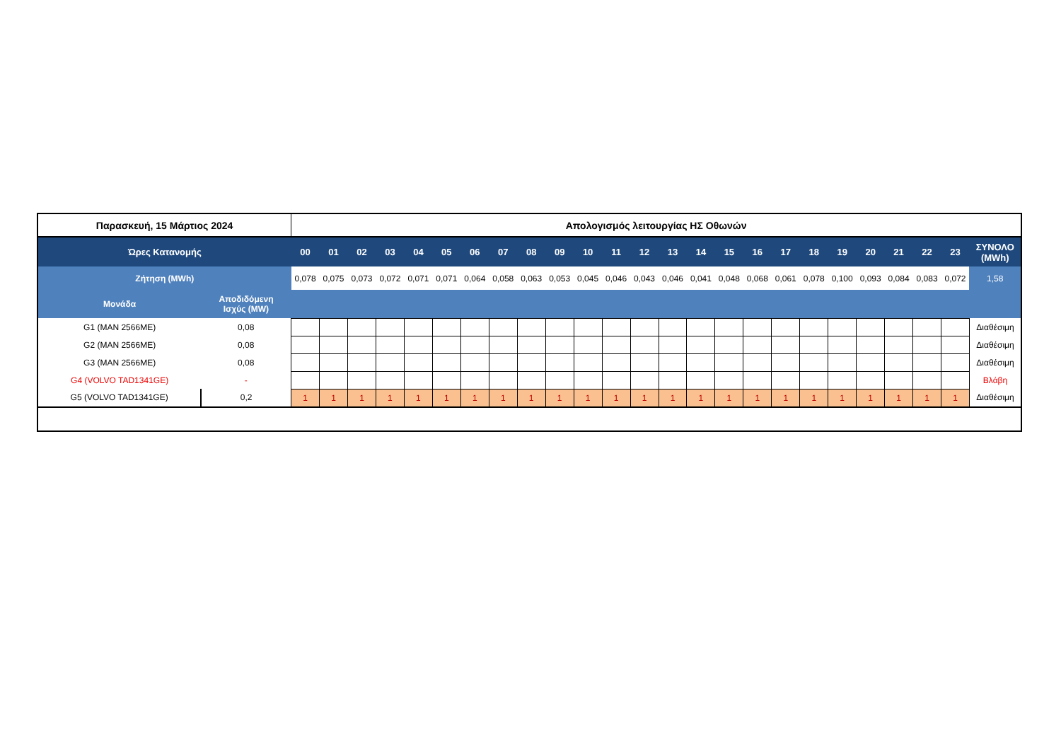| Παρασκευή, 15 Μάρτιος 2024 | | Απολογισμός λειτουργίας ΗΣ Οθωνών | | | | | | | | | | | | | | | | | | | | | | | | |
| Ώρες Κατανομής | | 00 | 01 | 02 | 03 | 04 | 05 | 06 | 07 | 08 | 09 | 10 | 11 | 12 | 13 | 14 | 15 | 16 | 17 | 18 | 19 | 20 | 21 | 22 | 23 | ΣΥΝΟΛΟ (MWh) |
| Ζήτηση (MWh) | | 0,078 | 0,075 | 0,073 | 0,072 | 0,071 | 0,071 | 0,064 | 0,058 | 0,063 | 0,053 | 0,045 | 0,046 | 0,043 | 0,046 | 0,041 | 0,048 | 0,068 | 0,061 | 0,078 | 0,100 | 0,093 | 0,084 | 0,083 | 0,072 | 1,58 |
| Μονάδα | Αποδιδόμενη Ισχύς (MW) | | | | | | | | | | | | | | | | | | | | | | | | | |
| G1 (MAN 2566ME) | 0,08 | | | | | | | | | | | | | | | | | | | | | | | | | Διαθέσιμη |
| G2 (MAN 2566ME) | 0,08 | | | | | | | | | | | | | | | | | | | | | | | | | Διαθέσιμη |
| G3 (MAN 2566ME) | 0,08 | | | | | | | | | | | | | | | | | | | | | | | | | Διαθέσιμη |
| G4 (VOLVO TAD1341GE) | - | | | | | | | | | | | | | | | | | | | | | | | | | Βλάβη |
| G5 (VOLVO TAD1341GE) | 0,2 | 1 | 1 | 1 | 1 | 1 | 1 | 1 | 1 | 1 | 1 | 1 | 1 | 1 | 1 | 1 | 1 | 1 | 1 | 1 | 1 | 1 | 1 | 1 | 1 | Διαθέσιμη |